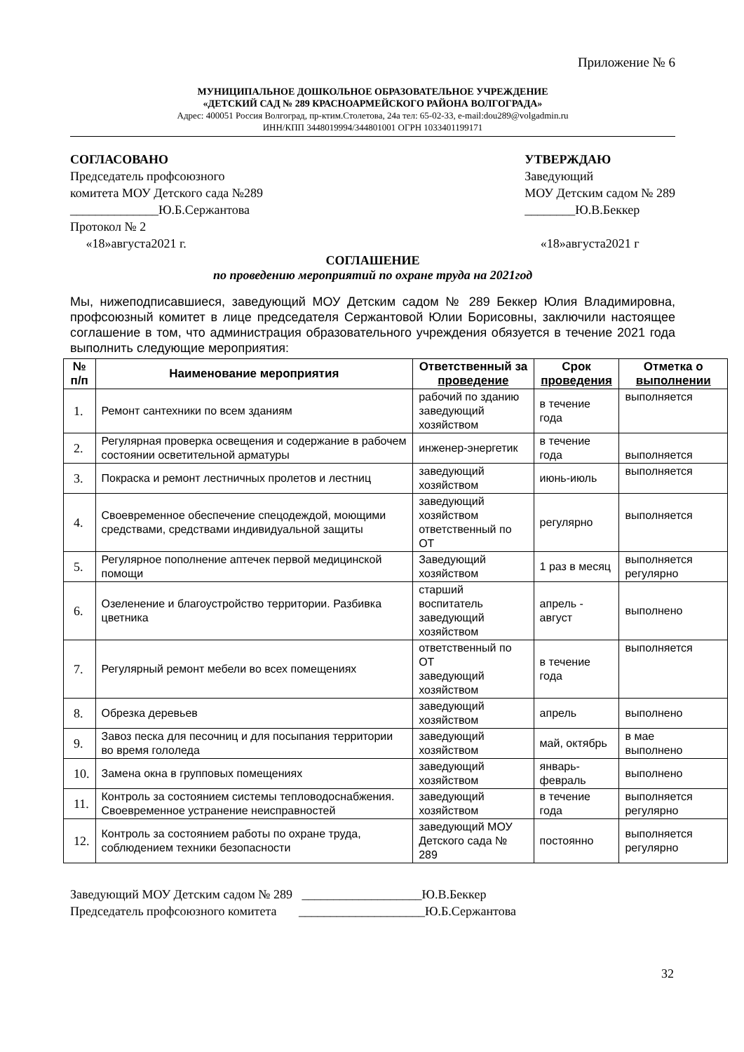Приложение № 6
МУНИЦИПАЛЬНОЕ ДОШКОЛЬНОЕ ОБРАЗОВАТЕЛЬНОЕ УЧРЕЖДЕНИЕ
«ДЕТСКИЙ САД № 289 КРАСНОАРМЕЙСКОГО РАЙОНА ВОЛГОГРАДА»
Адрес: 400051 Россия Волгоград, пр-ктим.Столетова, 24а тел: 65-02-33, e-mail:dou289@volgadmin.ru
ИНН/КПП 3448019994/344801001 ОГРН 1033401199171
СОГЛАСОВАНО
Председатель профсоюзного
комитета МОУ Детского сада №289
______________Ю.Б.Сержантова
Протокол № 2
«18»августа2021 г.
УТВЕРЖДАЮ
Заведующий
МОУ Детским садом № 289
________Ю.В.Беккер
«18»августа2021 г
СОГЛАШЕНИЕ
по проведению мероприятий по охране труда на 2021год
Мы, нижеподписавшиеся, заведующий МОУ Детским садом № 289 Беккер Юлия Владимировна, профсоюзный комитет в лице председателя Сержантовой Юлии Борисовны, заключили настоящее соглашение в том, что администрация образовательного учреждения обязуется в течение 2021 года выполнить следующие мероприятия:
| № п/п | Наименование мероприятия | Ответственный за проведение | Срок проведения | Отметка о выполнении |
| --- | --- | --- | --- | --- |
| 1. | Ремонт сантехники по всем зданиям | рабочий по зданию заведующий хозяйством | в течение года | выполняется |
| 2. | Регулярная проверка освещения и содержание в рабочем состоянии осветительной арматуры | инженер-энергетик | в течение года | выполняется |
| 3. | Покраска и ремонт лестничных пролетов и лестниц | заведующий хозяйством | июнь-июль | выполняется |
| 4. | Своевременное обеспечение спецодеждой, моющими средствами, средствами индивидуальной защиты | заведующий хозяйством ответственный по ОТ | регулярно | выполняется |
| 5. | Регулярное пополнение аптечек первой медицинской помощи | Заведующий хозяйством | 1 раз в месяц | выполняется регулярно |
| 6. | Озеленение и благоустройство территории. Разбивка цветника | старший воспитатель заведующий хозяйством | апрель - август | выполнено |
| 7. | Регулярный ремонт мебели во всех помещениях | ответственный по ОТ заведующий хозяйством | в течение года | выполняется |
| 8. | Обрезка деревьев | заведующий хозяйством | апрель | выполнено |
| 9. | Завоз песка для песочниц и для посыпания территории во время гололеда | заведующий хозяйством | май, октябрь | в мае выполнено |
| 10. | Замена окна в групповых помещениях | заведующий хозяйством | январь- февраль | выполнено |
| 11. | Контроль за состоянием системы тепловодоснабжения. Своевременное устранение неисправностей | заведующий хозяйством | в течение года | выполняется регулярно |
| 12. | Контроль за состоянием работы по охране труда, соблюдением техники безопасности | заведующий МОУ Детского сада № 289 | постоянно | выполняется регулярно |
Заведующий МОУ Детским садом № 289 ___________________Ю.В.Беккер
Председатель профсоюзного комитета ____________________Ю.Б.Сержантова
32